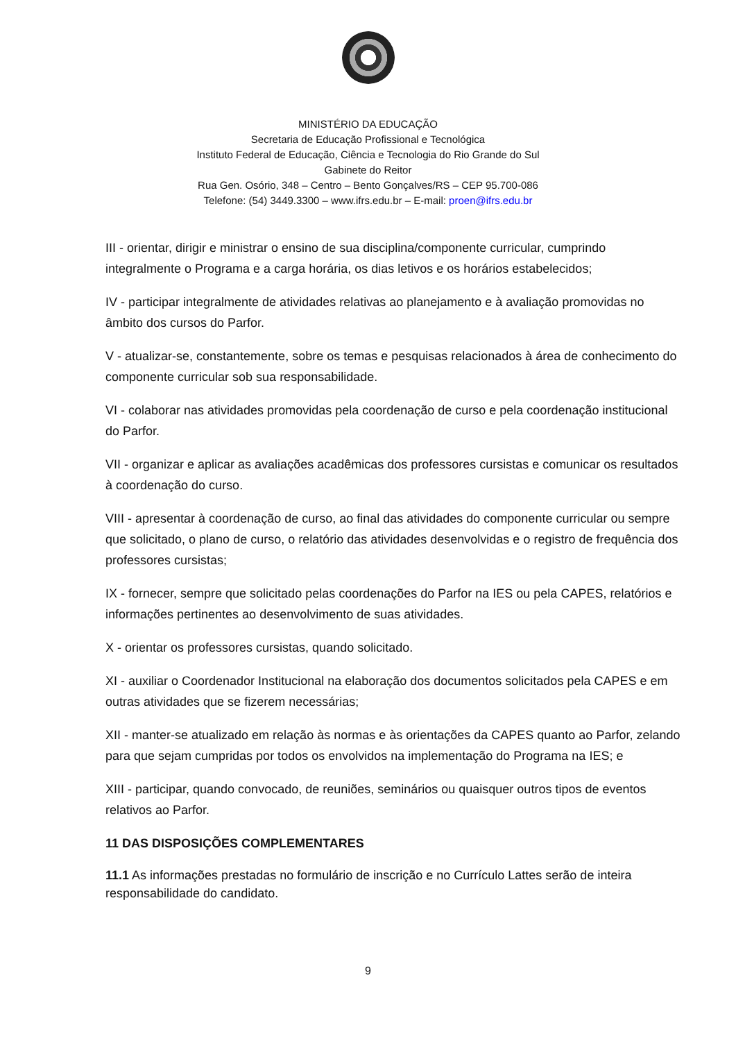MINISTÉRIO DA EDUCAÇÃO
Secretaria de Educação Profissional e Tecnológica
Instituto Federal de Educação, Ciência e Tecnologia do Rio Grande do Sul
Gabinete do Reitor
Rua Gen. Osório, 348 – Centro – Bento Gonçalves/RS – CEP 95.700-086
Telefone: (54) 3449.3300 – www.ifrs.edu.br – E-mail: proen@ifrs.edu.br
III - orientar, dirigir e ministrar o ensino de sua disciplina/componente curricular, cumprindo integralmente o Programa e a carga horária, os dias letivos e os horários estabelecidos;
IV - participar integralmente de atividades relativas ao planejamento e à avaliação promovidas no âmbito dos cursos do Parfor.
V - atualizar-se, constantemente, sobre os temas e pesquisas relacionados à área de conhecimento do componente curricular sob sua responsabilidade.
VI - colaborar nas atividades promovidas pela coordenação de curso e pela coordenação institucional do Parfor.
VII - organizar e aplicar as avaliações acadêmicas dos professores cursistas e comunicar os resultados à coordenação do curso.
VIII - apresentar à coordenação de curso, ao final das atividades do componente curricular ou sempre que solicitado, o plano de curso, o relatório das atividades desenvolvidas e o registro de frequência dos professores cursistas;
IX - fornecer, sempre que solicitado pelas coordenações do Parfor na IES ou pela CAPES, relatórios e informações pertinentes ao desenvolvimento de suas atividades.
X - orientar os professores cursistas, quando solicitado.
XI - auxiliar o Coordenador Institucional na elaboração dos documentos solicitados pela CAPES e em outras atividades que se fizerem necessárias;
XII - manter-se atualizado em relação às normas e às orientações da CAPES quanto ao Parfor, zelando para que sejam cumpridas por todos os envolvidos na implementação do Programa na IES; e
XIII - participar, quando convocado, de reuniões, seminários ou quaisquer outros tipos de eventos relativos ao Parfor.
11 DAS DISPOSIÇÕES COMPLEMENTARES
11.1 As informações prestadas no formulário de inscrição e no Currículo Lattes serão de inteira responsabilidade do candidato.
9